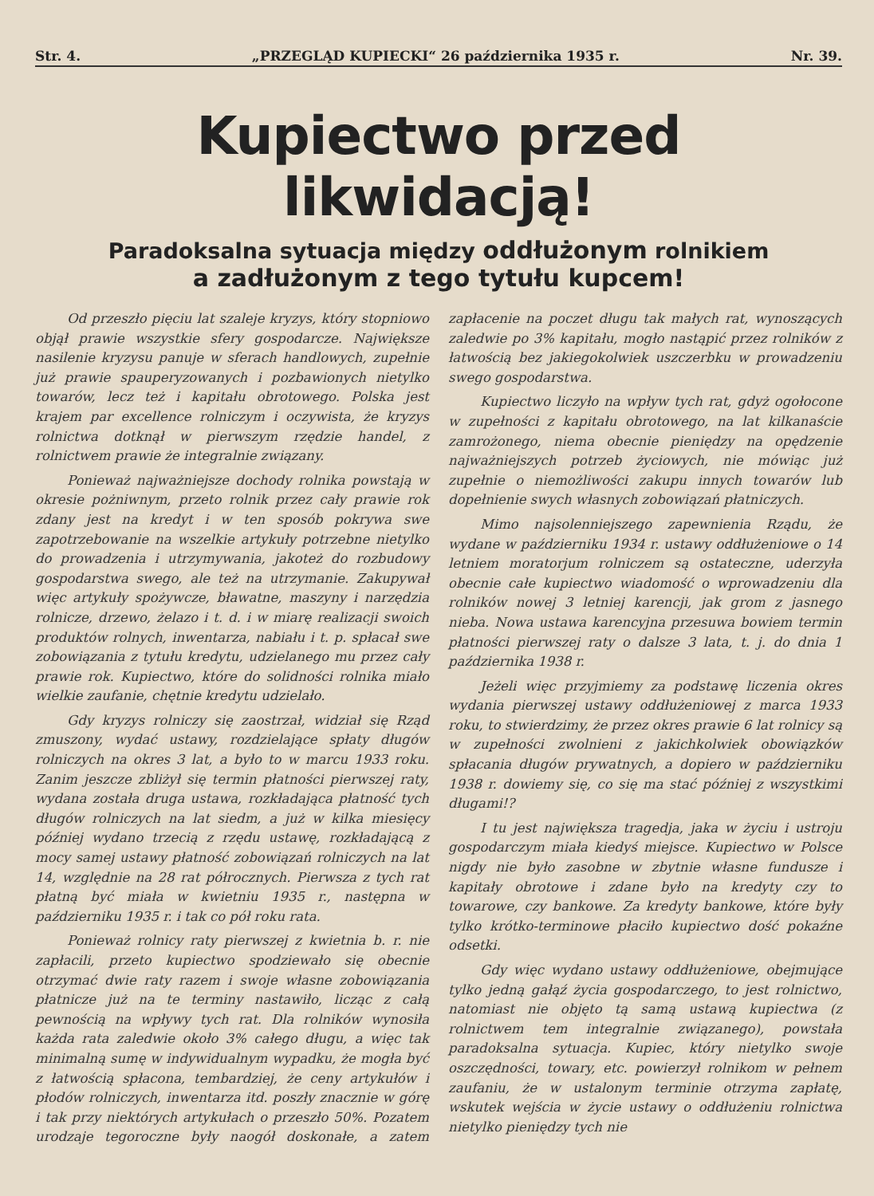Str. 4. „PRZEGLĄD KUPIECKI“ 26 października 1935 r. Nr. 39.
Kupiectwo przed likwidacją!
Paradoksalna sytuacja między oddłużonym rolnikiem
a zadłużonym z tego tytułu kupcem!
Od przeszło pięciu lat szaleje kryzys, który stopniowo objął prawie wszystkie sfery gospodarcze. Największe nasilenie kryzysu panuje w sferach handlowych, zupełnie już prawie spauperyzowanych i pozbawionych nietylko towarów, lecz też i kapitału obrotowego. Polska jest krajem par excellence rolniczym i oczywista, że kryzys rolnictwa dotknął w pierwszym rzędzie handel, z rolnictwem prawie że integralnie związany.
Ponieważ najważniejsze dochody rolnika powstają w okresie pożniwnym, przeto rolnik przez cały prawie rok zdany jest na kredyt i w ten sposób pokrywa swe zapotrzebowanie na wszelkie artykuły potrzebne nietylko do prowadzenia i utrzymywania, jakoteż do rozbudowy gospodarstwa swego, ale też na utrzymanie. Zakupywał więc artykuły spożywcze, bławatne, maszyny i narzędzia rolnicze, drzewo, żelazo i t. d. i w miarę realizacji swoich produktów rolnych, inwentarza, nabiału i t. p. spłacał swe zobowiązania z tytułu kredytu, udzielanego mu przez cały prawie rok. Kupiectwo, które do solidności rolnika miało wielkie zaufanie, chętnie kredytu udzielało.
Gdy kryzys rolniczy się zaostrzał, widział się Rząd zmuszony, wydać ustawy, rozdzielające spłaty długów rolniczych na okres 3 lat, a było to w marcu 1933 roku. Zanim jeszcze zbliżył się termin płatności pierwszej raty, wydana została druga ustawa, rozkładająca płatność tych długów rolniczych na lat siedm, a już w kilka miesięcy później wydano trzecią z rzędu ustawę, rozkładającą z mocy samej ustawy płatność zobowiązań rolniczych na lat 14, względnie na 28 rat półrocznych. Pierwsza z tych rat płatną być miała w kwietniu 1935 r., następna w październiku 1935 r. i tak co pół roku rata.
Ponieważ rolnicy raty pierwszej z kwietnia b. r. nie zapłacili, przeto kupiectwo spodziewało się obecnie otrzymać dwie raty razem i swoje własne zobowiązania płatnicze już na te terminy nastawiło, licząc z całą pewnością na wpływy tych rat. Dla rolników wynosiła każda rata zaledwie około 3% całego długu, a więc tak minimalną sumę w indywidualnym wypadku, że mogła być z łatwością spłacona, tembardziej, że ceny artykułów i płodów rolniczych, inwentarza itd. poszły znacznie w górę i tak przy niektórych artykułach o przeszło 50%. Pozatem urodzaje tegoroczne były naogół doskonałe, a zatem zapłacenie na poczet długu tak małych rat, wynoszących zaledwie po 3% kapitału, mogło nastąpić przez rolników z łatwością bez jakiegokolwiek uszczerbku w prowadzeniu swego gospodarstwa.
Kupiectwo liczyło na wpływ tych rat, gdyż ogołocone w zupełności z kapitału obrotowego, na lat kilkanaście zamrożonego, niema obecnie pieniędzy na opędzenie najważniejszych potrzeb życiowych, nie mówiąc już zupełnie o niemożliwości zakupu innych towarów lub dopełnienie swych własnych zobowiązań płatniczych.
Mimo najsolenniejszego zapewnienia Rządu, że wydane w październiku 1934 r. ustawy oddłużeniowe o 14 letniem moratorjum rolniczem są ostateczne, uderzyła obecnie całe kupiectwo wiadomość o wprowadzeniu dla rolników nowej 3 letniej karencji, jak grom z jasnego nieba. Nowa ustawa karencyjna przesuwa bowiem termin płatności pierwszej raty o dalsze 3 lata, t. j. do dnia 1 października 1938 r.
Jeżeli więc przyjmiemy za podstawę liczenia okres wydania pierwszej ustawy oddłużeniowej z marca 1933 roku, to stwierdzimy, że przez okres prawie 6 lat rolnicy są w zupełności zwolnieni z jakichkolwiek obowiązków spłacania długów prywatnych, a dopiero w październiku 1938 r. dowiemy się, co się ma stać później z wszystkimi długami!?
I tu jest największa tragedja, jaka w życiu i ustroju gospodarczym miała kiedyś miejsce. Kupiectwo w Polsce nigdy nie było zasobne w zbytnie własne fundusze i kapitały obrotowe i zdane było na kredyty czy to towarowe, czy bankowe. Za kredyty bankowe, które były tylko krótko-terminowe płaciło kupiectwo dość pokaźne odsetki.
Gdy więc wydano ustawy oddłużeniowe, obejmujące tylko jedną gałąź życia gospodarczego, to jest rolnictwo, natomiast nie objęto tą samą ustawą kupiectwa (z rolnictwem tem integralnie związanego), powstała paradoksalna sytuacja. Kupiec, który nietylko swoje oszczędności, towary, etc. powierzył rolnikom w pełnem zaufaniu, że w ustalonym terminie otrzyma zapłatę, wskutek wejścia w życie ustawy o oddłużeniu rolnictwa nietylko pieniędzy tych nie